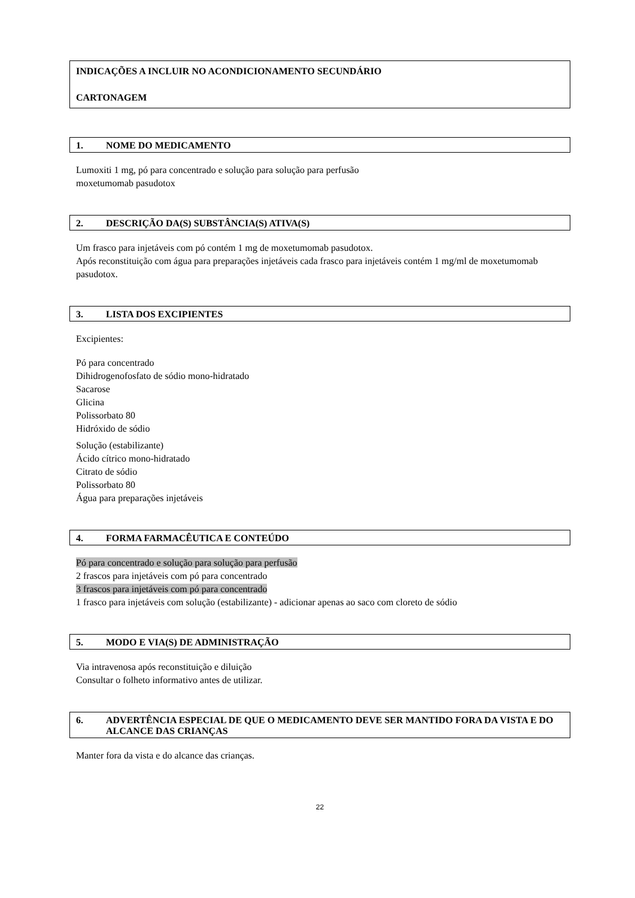INDICAÇÕES A INCLUIR NO ACONDICIONAMENTO SECUNDÁRIO
CARTONAGEM
1. NOME DO MEDICAMENTO
Lumoxiti 1 mg, pó para concentrado e solução para solução para perfusão
moxetumomab pasudotox
2. DESCRIÇÃO DA(S) SUBSTÂNCIA(S) ATIVA(S)
Um frasco para injetáveis com pó contém 1 mg de moxetumomab pasudotox.
Após reconstituição com água para preparações injetáveis cada frasco para injetáveis contém 1 mg/ml de moxetumomab pasudotox.
3. LISTA DOS EXCIPIENTES
Excipientes:
Pó para concentrado
Dihidrogenofosfato de sódio mono-hidratado
Sacarose
Glicina
Polissorbato 80
Hidróxido de sódio
Solução (estabilizante)
Ácido cítrico mono-hidratado
Citrato de sódio
Polissorbato 80
Água para preparações injetáveis
4. FORMA FARMACÊUTICA E CONTEÚDO
Pó para concentrado e solução para solução para perfusão
2 frascos para injetáveis com pó para concentrado
3 frascos para injetáveis com pó para concentrado
1 frasco para injetáveis com solução (estabilizante) - adicionar apenas ao saco com cloreto de sódio
5. MODO E VIA(S) DE ADMINISTRAÇÃO
Via intravenosa após reconstituição e diluição
Consultar o folheto informativo antes de utilizar.
6. ADVERTÊNCIA ESPECIAL DE QUE O MEDICAMENTO DEVE SER MANTIDO FORA DA VISTA E DO ALCANCE DAS CRIANÇAS
Manter fora da vista e do alcance das crianças.
22